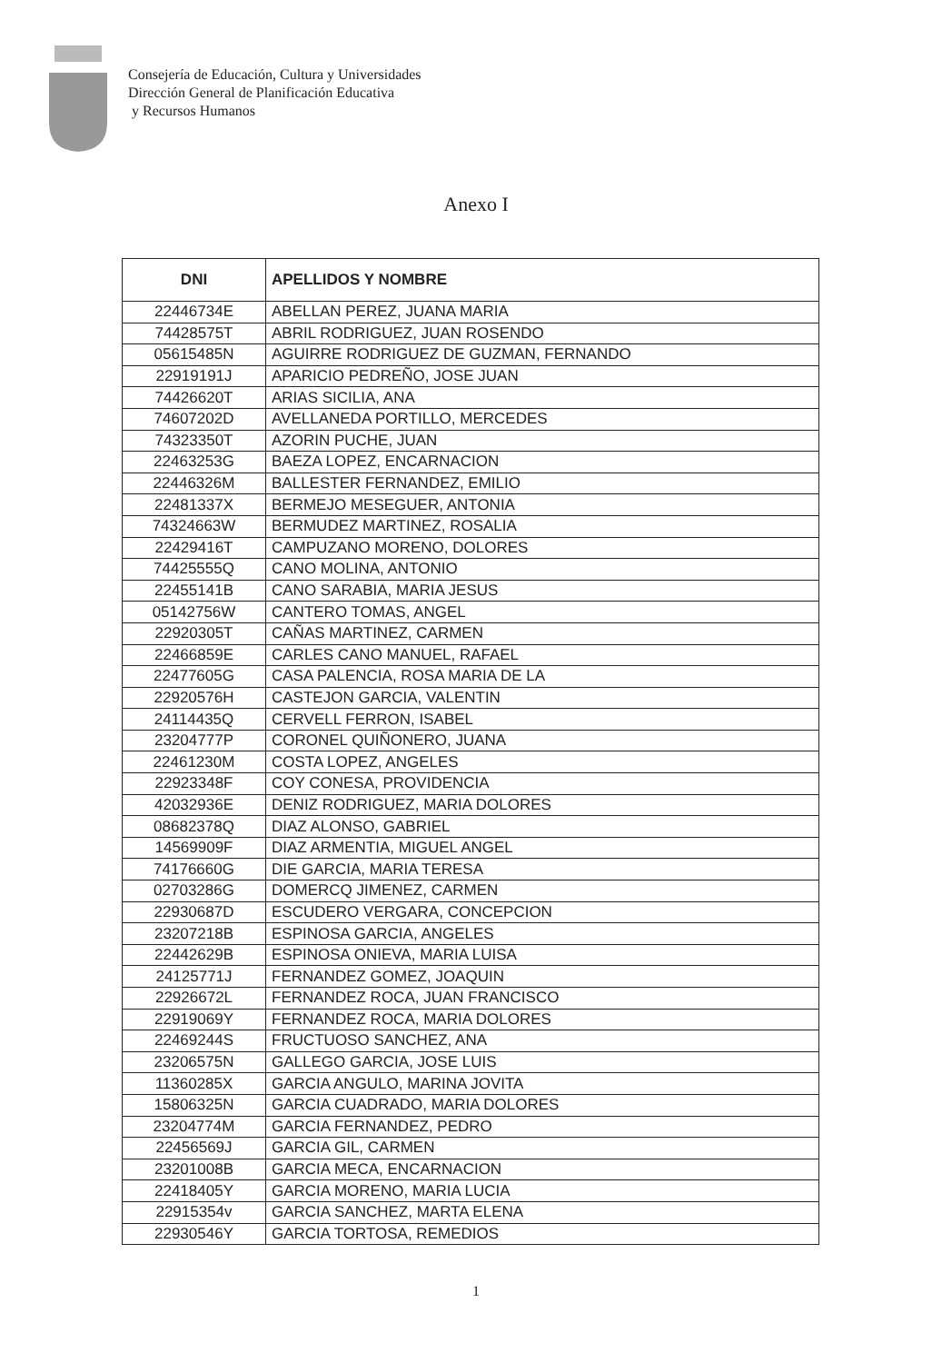Consejería de Educación, Cultura y Universidades
Dirección General de Planificación Educativa
y Recursos Humanos
Anexo I
| DNI | APELLIDOS Y NOMBRE |
| --- | --- |
| 22446734E | ABELLAN PEREZ, JUANA MARIA |
| 74428575T | ABRIL RODRIGUEZ, JUAN ROSENDO |
| 05615485N | AGUIRRE RODRIGUEZ DE GUZMAN, FERNANDO |
| 22919191J | APARICIO PEDREÑO, JOSE JUAN |
| 74426620T | ARIAS SICILIA, ANA |
| 74607202D | AVELLANEDA PORTILLO, MERCEDES |
| 74323350T | AZORIN PUCHE, JUAN |
| 22463253G | BAEZA LOPEZ, ENCARNACION |
| 22446326M | BALLESTER FERNANDEZ, EMILIO |
| 22481337X | BERMEJO MESEGUER, ANTONIA |
| 74324663W | BERMUDEZ MARTINEZ, ROSALIA |
| 22429416T | CAMPUZANO MORENO, DOLORES |
| 74425555Q | CANO MOLINA, ANTONIO |
| 22455141B | CANO SARABIA, MARIA JESUS |
| 05142756W | CANTERO TOMAS, ANGEL |
| 22920305T | CAÑAS MARTINEZ, CARMEN |
| 22466859E | CARLES CANO MANUEL, RAFAEL |
| 22477605G | CASA PALENCIA, ROSA MARIA DE LA |
| 22920576H | CASTEJON GARCIA, VALENTIN |
| 24114435Q | CERVELL FERRON, ISABEL |
| 23204777P | CORONEL QUIÑONERO, JUANA |
| 22461230M | COSTA LOPEZ, ANGELES |
| 22923348F | COY CONESA, PROVIDENCIA |
| 42032936E | DENIZ RODRIGUEZ, MARIA DOLORES |
| 08682378Q | DIAZ ALONSO, GABRIEL |
| 14569909F | DIAZ ARMENTIA, MIGUEL ANGEL |
| 74176660G | DIE GARCIA, MARIA TERESA |
| 02703286G | DOMERCQ JIMENEZ, CARMEN |
| 22930687D | ESCUDERO VERGARA, CONCEPCION |
| 23207218B | ESPINOSA GARCIA, ANGELES |
| 22442629B | ESPINOSA ONIEVA, MARIA LUISA |
| 24125771J | FERNANDEZ GOMEZ, JOAQUIN |
| 22926672L | FERNANDEZ ROCA, JUAN FRANCISCO |
| 22919069Y | FERNANDEZ ROCA, MARIA DOLORES |
| 22469244S | FRUCTUOSO SANCHEZ, ANA |
| 23206575N | GALLEGO GARCIA, JOSE LUIS |
| 11360285X | GARCIA ANGULO, MARINA JOVITA |
| 15806325N | GARCIA CUADRADO, MARIA DOLORES |
| 23204774M | GARCIA FERNANDEZ, PEDRO |
| 22456569J | GARCIA GIL, CARMEN |
| 23201008B | GARCIA MECA, ENCARNACION |
| 22418405Y | GARCIA MORENO, MARIA LUCIA |
| 22915354v | GARCIA SANCHEZ, MARTA ELENA |
| 22930546Y | GARCIA TORTOSA, REMEDIOS |
1